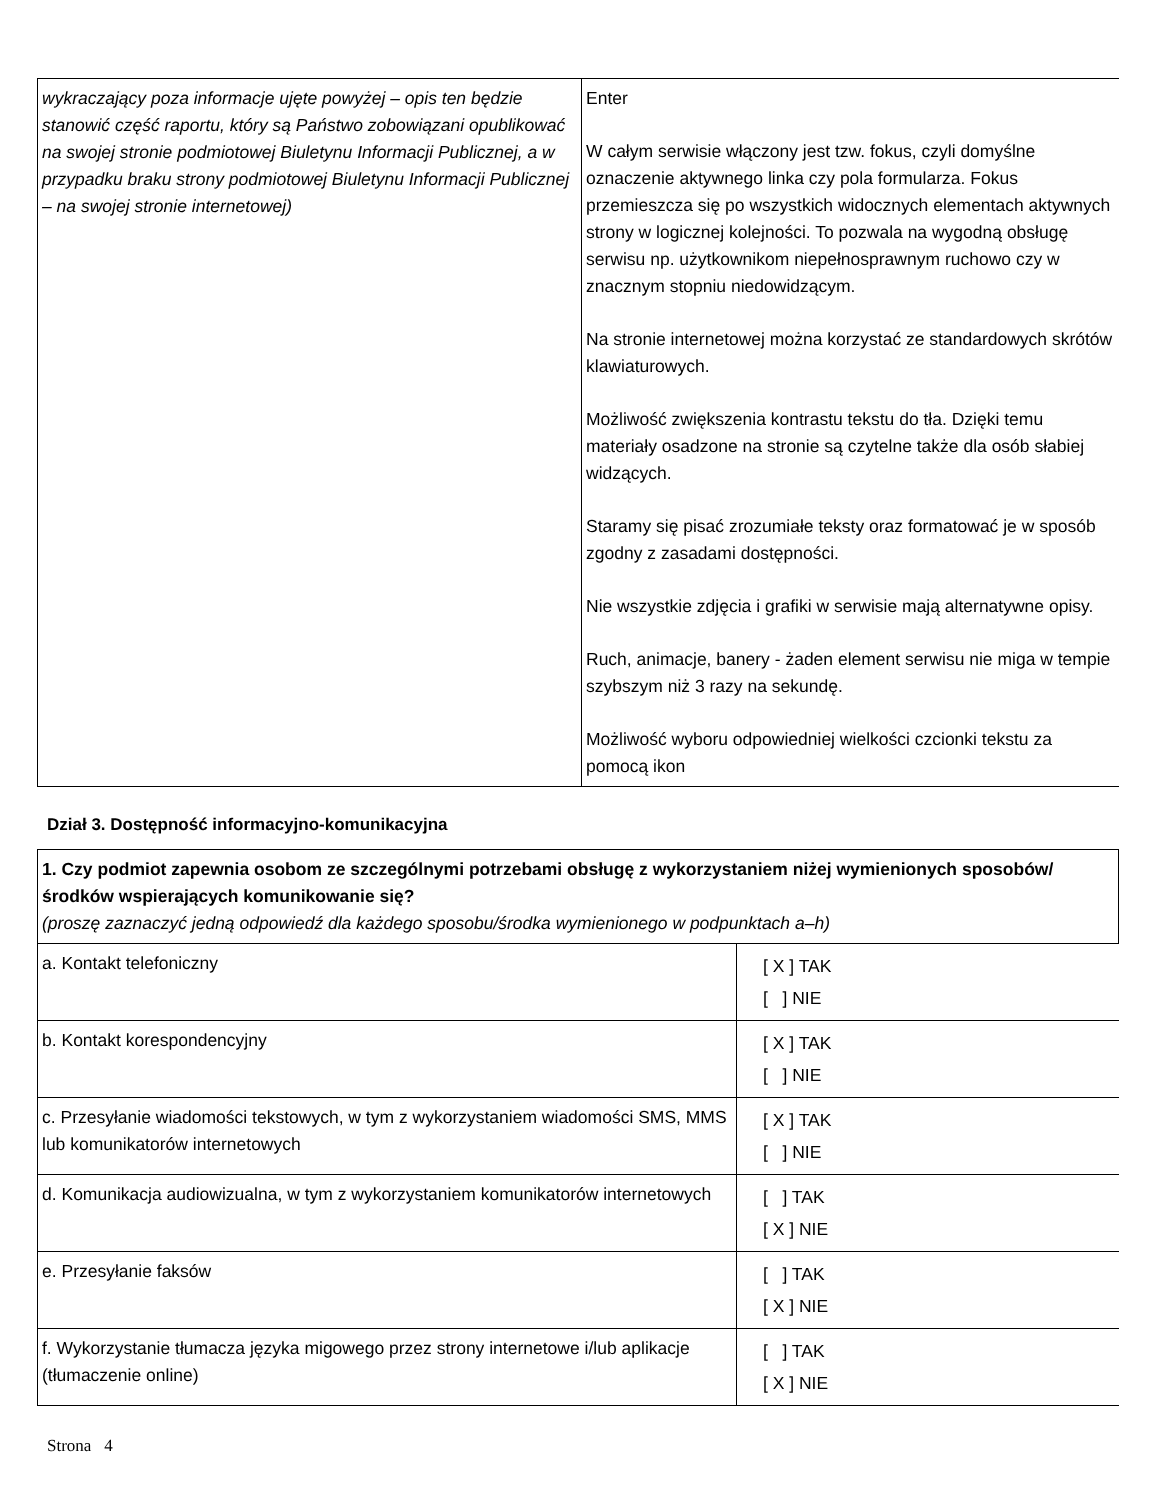| wykraczający poza informacje ujęte powyżej – opis ten będzie stanowić część raportu, który są Państwo zobowiązani opublikować na swojej stronie podmiotowej Biuletynu Informacji Publicznej, a w przypadku braku strony podmiotowej Biuletynu Informacji Publicznej – na swojej stronie internetowej) | Enter W całym serwisie włączony jest tzw. fokus, czyli domyślne oznaczenie aktywnego linka czy pola formularza. Fokus przemieszcza się po wszystkich widocznych elementach aktywnych strony w logicznej kolejności. To pozwala na wygodną obsługę serwisu np. użytkownikom niepełnosprawnym ruchowo czy w znacznym stopniu niedowidzącym. Na stronie internetowej można korzystać ze standardowych skrótów klawiaturowych. Możliwość zwiększenia kontrastu tekstu do tła. Dzięki temu materiały osadzone na stronie są czytelne także dla osób słabiej widzących. Staramy się pisać zrozumiałe teksty oraz formatować je w sposób zgodny z zasadami dostępności. Nie wszystkie zdjęcia i grafiki w serwisie mają alternatywne opisy. Ruch, animacje, banery - żaden element serwisu nie miga w tempie szybszym niż 3 razy na sekundę. Możliwość wyboru odpowiedniej wielkości czcionki tekstu za pomocą ikon |
Dział 3. Dostępność informacyjno-komunikacyjna
| 1. Czy podmiot zapewnia osobom ze szczególnymi potrzebami obsługę z wykorzystaniem niżej wymienionych sposobów/środków wspierających komunikowanie się? (proszę zaznaczyć jedną odpowiedź dla każdego sposobu/środka wymienionego w podpunktach a–h) | |
| a. Kontakt telefoniczny | [ X ] TAK [ ] NIE |
| b. Kontakt korespondencyjny | [ X ] TAK [ ] NIE |
| c. Przesyłanie wiadomości tekstowych, w tym z wykorzystaniem wiadomości SMS, MMS lub komunikatorów internetowych | [ X ] TAK [ ] NIE |
| d. Komunikacja audiowizualna, w tym z wykorzystaniem komunikatorów internetowych | [ ] TAK [ X ] NIE |
| e. Przesyłanie faksów | [ ] TAK [ X ] NIE |
| f. Wykorzystanie tłumacza języka migowego przez strony internetowe i/lub aplikacje (tłumaczenie online) | [ ] TAK [ X ] NIE |
Strona 4